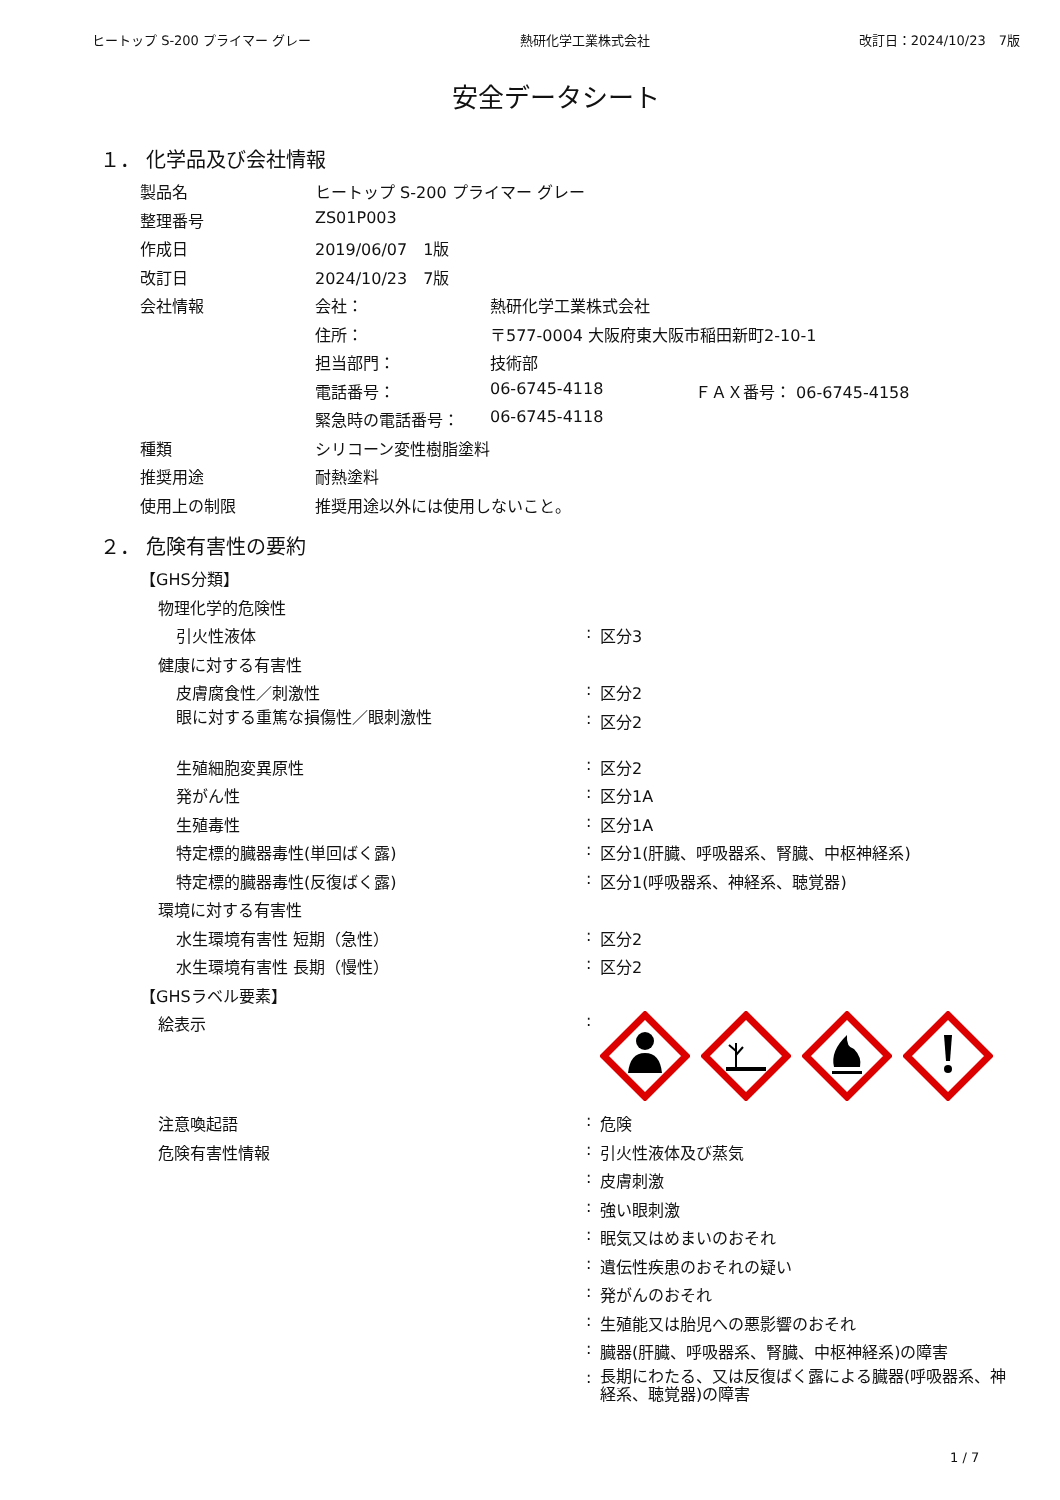ヒートップ S-200 プライマー グレー 熱研化学工業株式会社 改訂日：2024/10/23　7版
安全データシート
１． 化学品及び会社情報
| 製品名 | ヒートップ S-200 プライマー グレー | | |
| 整理番号 | ZS01P003 | | |
| 作成日 | 2019/06/07 1版 | | |
| 改訂日 | 2024/10/23 7版 | | |
| 会社情報 | 会社： | 熱研化学工業株式会社 | |
| | 住所： | 〒577-0004 大阪府東大阪市稲田新町2-10-1 | |
| | 担当部門： | 技術部 | |
| | 電話番号： | 06-6745-4118 | ＦＡＸ番号： 06-6745-4158 |
| | 緊急時の電話番号： | 06-6745-4118 | |
| 種類 | シリコーン変性樹脂塗料 | | |
| 推奨用途 | 耐熱塗料 | | |
| 使用上の制限 | 推奨用途以外には使用しないこと。 | | |
２． 危険有害性の要約
| 【GHS分類】 | | |
| 物理化学的危険性 | | |
| 引火性液体 | : | 区分3 |
| 健康に対する有害性 | | |
| 皮膚腐食性／刺激性 | : | 区分2 |
| 眼に対する重篤な損傷性／眼刺激性 | : | 区分2 |
| 生殖細胞変異原性 | : | 区分2 |
| 発がん性 | : | 区分1A |
| 生殖毒性 | : | 区分1A |
| 特定標的臓器毒性(単回ばく露) | : | 区分1(肝臓、呼吸器系、腎臓、中枢神経系) |
| 特定標的臓器毒性(反復ばく露) | : | 区分1(呼吸器系、神経系、聴覚器) |
| 環境に対する有害性 | | |
| 水生環境有害性 短期（急性） | : | 区分2 |
| 水生環境有害性 長期（慢性） | : | 区分2 |
| 【GHSラベル要素】 | | |
| 絵表示 | : | |
| 注意喚起語 | : | 危険 |
| 危険有害性情報 | : | 引火性液体及び蒸気 |
| | : | 皮膚刺激 |
| | : | 強い眼刺激 |
| | : | 眠気又はめまいのおそれ |
| | : | 遺伝性疾患のおそれの疑い |
| | : | 発がんのおそれ |
| | : | 生殖能又は胎児への悪影響のおそれ |
| | : | 臓器(肝臓、呼吸器系、腎臓、中枢神経系)の障害 |
| | : | 長期にわたる、又は反復ばく露による臓器(呼吸器系、神経系、聴覚器)の障害 |
1 / 7